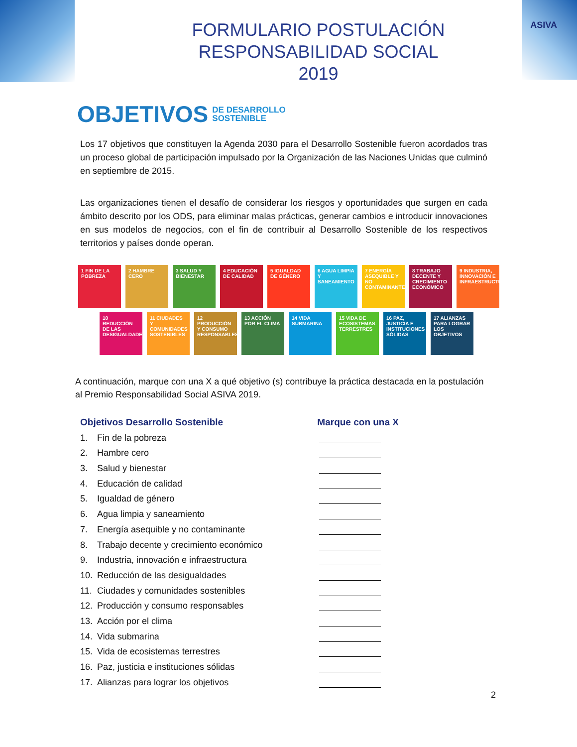ASIVA
FORMULARIO POSTULACIÓN
RESPONSABILIDAD SOCIAL
2019
OBJETIVOS DE DESARROLLO
SOSTENIBLE
Los 17 objetivos que constituyen la Agenda 2030 para el Desarrollo Sostenible fueron acordados tras un proceso global de participación impulsado por la Organización de las Naciones Unidas que culminó en septiembre de 2015.
Las organizaciones tienen el desafío de considerar los riesgos y oportunidades que surgen en cada ámbito descrito por los ODS, para eliminar malas prácticas, generar cambios e introducir innovaciones en sus modelos de negocios, con el fin de contribuir al Desarrollo Sostenible de los respectivos territorios y países donde operan.
1 FIN DE LA POBREZA
2 HAMBRE CERO 3 SALUD Y BIENESTAR
4 EDUCACIÓN DE CALIDAD
5 IGUALDAD DE GÉNERO
6 AGUA LIMPIA Y SANEAMIENTO
7 ENERGÍA ASEQUIBLE Y NO CONTAMINANTE
8 TRABAJO DECENTE Y CRECIMIENTO ECONÓMICO
9 INDUSTRIA, INNOVACIÓN E INFRAESTRUCTURA
10 REDUCCIÓN DE LAS DESIGUALDADES
11 CIUDADES Y COMUNIDADES SOSTENIBLES
12 PRODUCCIÓN Y CONSUMO RESPONSABLES
13 ACCIÓN POR EL CLIMA
14 VIDA SUBMARINA
15 VIDA DE ECOSISTEMAS TERRESTRES
16 PAZ, JUSTICIA E INSTITUCIONES SÓLIDAS
17 ALIANZAS PARA LOGRAR LOS OBJETIVOS
A continuación, marque con una X a qué objetivo (s) contribuye la práctica destacada en la postulación al Premio Responsabilidad Social ASIVA 2019.
Objetivos Desarrollo Sostenible Marque con una X
1. Fin de la pobreza
2. Hambre cero
3. Salud y bienestar
4. Educación de calidad
5. Igualdad de género
6. Agua limpia y saneamiento
7. Energía asequible y no contaminante
8. Trabajo decente y crecimiento económico
9. Industria, innovación e infraestructura
10. Reducción de las desigualdades
11. Ciudades y comunidades sostenibles
12. Producción y consumo responsables
13. Acción por el clima
14. Vida submarina
15. Vida de ecosistemas terrestres
16. Paz, justicia e instituciones sólidas
17. Alianzas para lograr los objetivos
2